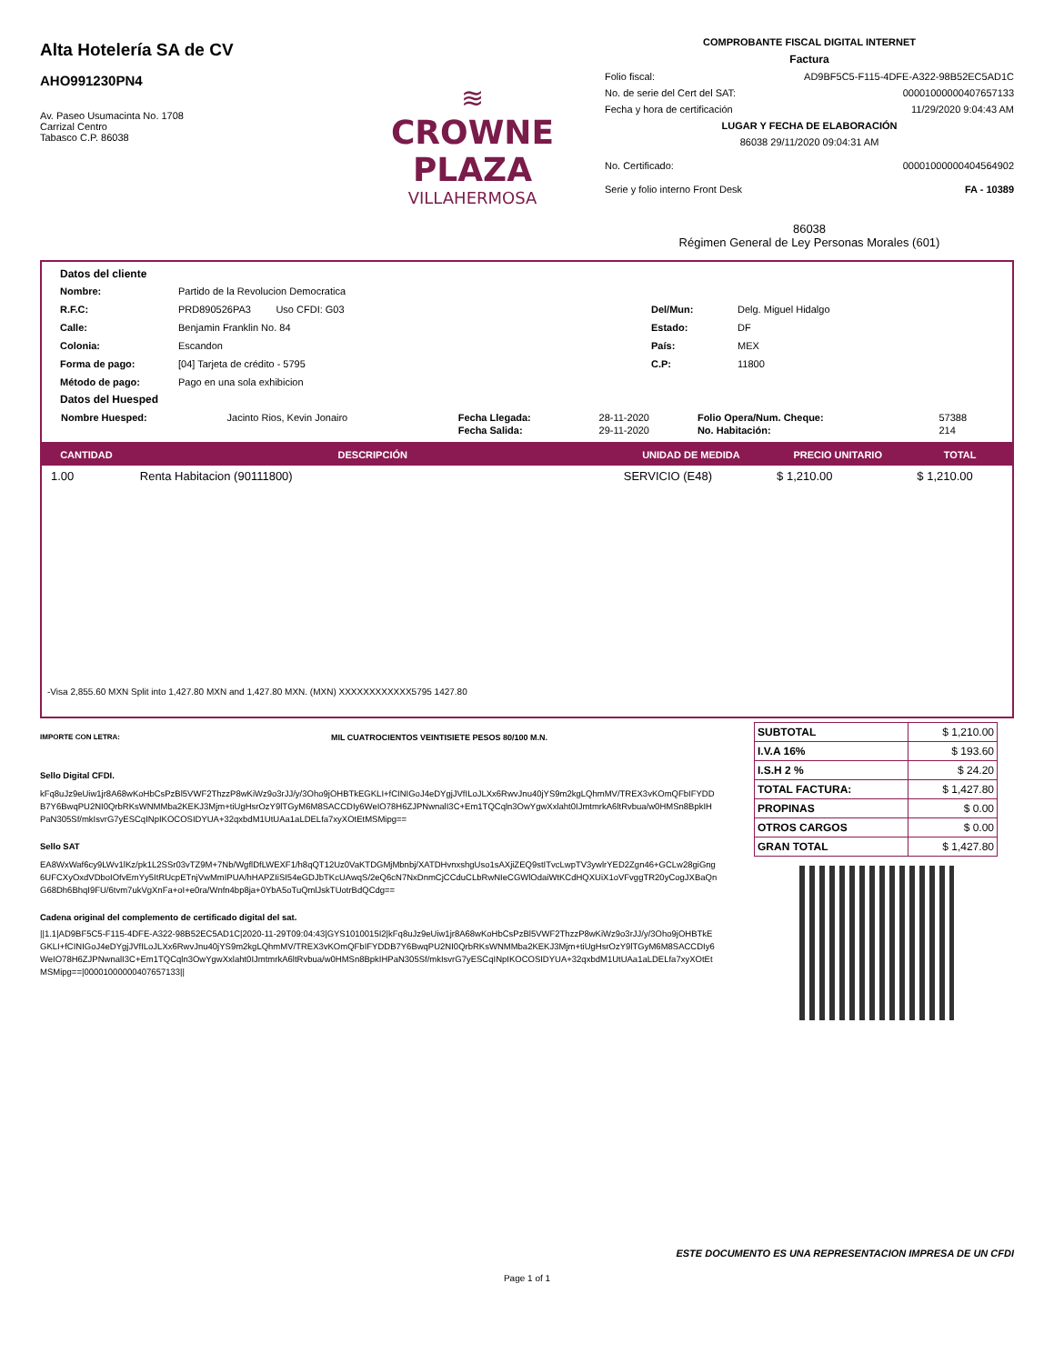Alta Hotelería SA de CV
AHO991230PN4
Av. Paseo Usumacinta No. 1708
Carrizal Centro
Tabasco C.P. 86038
≋
CROWNE PLAZA
VILLAHERMOSA
COMPROBANTE FISCAL DIGITAL INTERNET
Factura
Folio fiscal: AD9BF5C5-F115-4DFE-A322-98B52EC5AD1C
No. de serie del Cert del SAT: 00001000000407657133
Fecha y hora de certificación 11/29/2020 9:04:43 AM
LUGAR Y FECHA DE ELABORACIÓN
86038 29/11/2020 09:04:31 AM
No. Certificado: 00001000000404564902
Serie y folio interno Front Desk FA - 10389
86038
Régimen General de Ley Personas Morales (601)
Datos del cliente
Nombre: Partido de la Revolucion Democratica R.F.C: PRD890526PA3 Uso CFDI: G03 Del/Mun: Delg. Miguel Hidalgo Calle: Benjamin Franklin No. 84 Estado: DF Colonia: Escandon País: MEX Forma de pago: [04] Tarjeta de crédito - 5795 C.P: 11800 Método de pago: Pago en una sola exhibicion
Datos del Huesped
| Nombre Huesped: | Jacinto Rios, Kevin Jonairo | Fecha Llegada: | 28-11-2020 | Folio Opera/Num. Cheque: | 57388 |
| | | Fecha Salida: | 29-11-2020 | No. Habitación: | 214 |
| CANTIDAD | DESCRIPCIÓN | UNIDAD DE MEDIDA | PRECIO UNITARIO | TOTAL |
| --- | --- | --- | --- | --- |
| 1.00 | Renta Habitacion (90111800) | SERVICIO (E48) | $ 1,210.00 | $ 1,210.00 |
-Visa 2,855.60 MXN Split into 1,427.80 MXN and 1,427.80 MXN. (MXN) XXXXXXXXXXXX5795 1427.80
IMPORTE CON LETRA: MIL CUATROCIENTOS VEINTISIETE PESOS 80/100 M.N.
Sello Digital CFDI.
kFq8uJz9eUiw1jr8A68wKoHbCsPzBl5VWF2ThzzP8wKiWz9o3rJJ/y/3Oho9jOHBTkEGKLI+fCINIGoJ4eDYgjJVfILoJLXx6RwvJnu40jYS9m2kgLQhmMV/TREX3vKOmQFbIFYDDB7Y6BwqPU2NI0QrbRKsWNMMba2KEKJ3Mjm+tiUgHsrOzY9lTGyM6M8SACCDIy6WeIO78H6ZJPNwnalI3C+Em1TQCqln3OwYgwXxlaht0IJmtmrkA6ltRvbua/w0HMSn8BpkIHPaN305Sf/mkIsvrG7yESCqINpIKOCOSIDYUA+32qxbdM1UtUAa1aLDELfa7xyXOtEtMSMipg==
Sello SAT
EA8WxWaf6cy9LWv1lKz/pk1L2SSr03vTZ9M+7Nb/WgflDfLWEXF1/h8qQT12Uz0VaKTDGMjMbnbj/XATDHvnxshgUso1sAXjiZEQ9stITvcLwpTV3ywlrYED2Zgn46+GCLw28giGng6UFCXyOxdVDboIOfvEmYy5ItRUcpETnjVwMmIPUA/hHAPZIiSI54eGDJbTKcUAwqS/2eQ6cN7NxDnmCjCCduCLbRwNIeCGWlOdaiWtKCdHQXUiX1oVFvggTR20yCogJXBaQnG68Dh6BhqI9FU/6tvm7ukVgXnFa+oI+e0ra/Wnfn4bp8ja+0YbA5oTuQmlJskTUotrBdQCdg==
Cadena original del complemento de certificado digital del sat.
||1.1|AD9BF5C5-F115-4DFE-A322-98B52EC5AD1C|2020-11-29T09:04:43|GYS1010015I2|kFq8uJz9eUiw1jr8A68wKoHbCsPzBl5VWF2ThzzP8wKiWz9o3rJJ/y/3Oho9jOHBTkEGKLI+fCINIGoJ4eDYgjJVfILoJLXx6RwvJnu40jYS9m2kgLQhmMV/TREX3vKOmQFbIFYDDB7Y6BwqPU2NI0QrbRKsWNMMba2KEKJ3Mjm+tiUgHsrOzY9lTGyM6M8SACCDIy6WeIO78H6ZJPNwnalI3C+Em1TQCqln3OwYgwXxlaht0IJmtmrkA6ltRvbua/w0HMSn8BpkIHPaN305Sf/mkIsvrG7yESCqINpIKOCOSIDYUA+32qxbdM1UtUAa1aLDELfa7xyXOtEtMSMipg==|00001000000407657133||
| SUBTOTAL | $ 1,210.00 |
| I.V.A 16% | $ 193.60 |
| I.S.H 2 % | $ 24.20 |
| TOTAL FACTURA: | $ 1,427.80 |
| PROPINAS | $ 0.00 |
| OTROS CARGOS | $ 0.00 |
| GRAN TOTAL | $ 1,427.80 |
ESTE DOCUMENTO ES UNA REPRESENTACION IMPRESA DE UN CFDI
Page 1 of 1